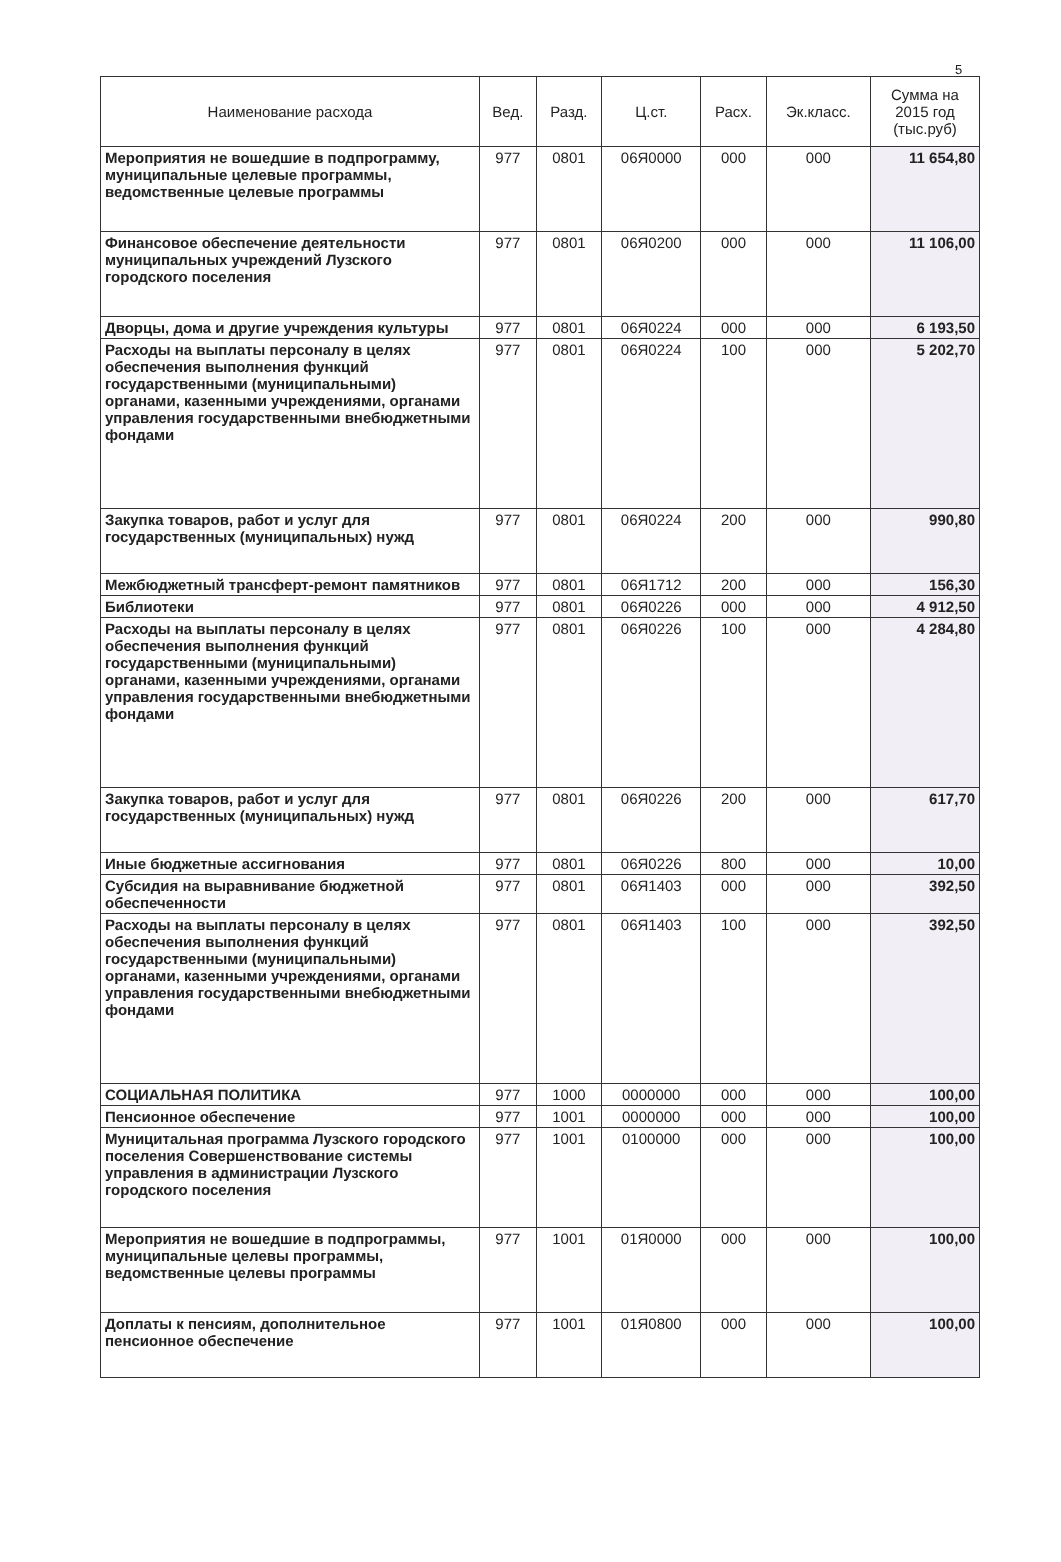5
| Наименование расхода | Вед. | Разд. | Ц.ст. | Расх. | Эк.класс. | Сумма на 2015 год (тыс.руб) |
| --- | --- | --- | --- | --- | --- | --- |
| Мероприятия не вошедшие в подпрограмму, муниципальные целевые программы, ведомственные целевые программы | 977 | 0801 | 06Я0000 | 000 | 000 | 11 654,80 |
| Финансовое обеспечение деятельности муниципальных учреждений Лузского городского поселения | 977 | 0801 | 06Я0200 | 000 | 000 | 11 106,00 |
| Дворцы, дома и другие учреждения культуры | 977 | 0801 | 06Я0224 | 000 | 000 | 6 193,50 |
| Расходы на выплаты персоналу в целях обеспечения выполнения функций государственными (муниципальными) органами, казенными учреждениями, органами управления государственными внебюджетными фондами | 977 | 0801 | 06Я0224 | 100 | 000 | 5 202,70 |
| Закупка товаров, работ и услуг для государственных (муниципальных) нужд | 977 | 0801 | 06Я0224 | 200 | 000 | 990,80 |
| Межбюджетный трансферт-ремонт памятников | 977 | 0801 | 06Я1712 | 200 | 000 | 156,30 |
| Библиотеки | 977 | 0801 | 06Я0226 | 000 | 000 | 4 912,50 |
| Расходы на выплаты персоналу в целях обеспечения выполнения функций государственными (муниципальными) органами, казенными учреждениями, органами управления государственными внебюджетными фондами | 977 | 0801 | 06Я0226 | 100 | 000 | 4 284,80 |
| Закупка товаров, работ и услуг для государственных (муниципальных) нужд | 977 | 0801 | 06Я0226 | 200 | 000 | 617,70 |
| Иные бюджетные ассигнования | 977 | 0801 | 06Я0226 | 800 | 000 | 10,00 |
| Субсидия на выравнивание бюджетной обеспеченности | 977 | 0801 | 06Я1403 | 000 | 000 | 392,50 |
| Расходы на выплаты персоналу в целях обеспечения выполнения функций государственными (муниципальными) органами, казенными учреждениями, органами управления государственными внебюджетными фондами | 977 | 0801 | 06Я1403 | 100 | 000 | 392,50 |
| СОЦИАЛЬНАЯ ПОЛИТИКА | 977 | 1000 | 0000000 | 000 | 000 | 100,00 |
| Пенсионное обеспечение | 977 | 1001 | 0000000 | 000 | 000 | 100,00 |
| Муницитальная программа Лузского городского поселения Совершенствование системы управления в администрации Лузского городского поселения | 977 | 1001 | 0100000 | 000 | 000 | 100,00 |
| Мероприятия не вошедшие в подпрограммы, муниципальные целевы программы, ведомственные целевы программы | 977 | 1001 | 01Я0000 | 000 | 000 | 100,00 |
| Доплаты к пенсиям, дополнительное пенсионное обеспечение | 977 | 1001 | 01Я0800 | 000 | 000 | 100,00 |